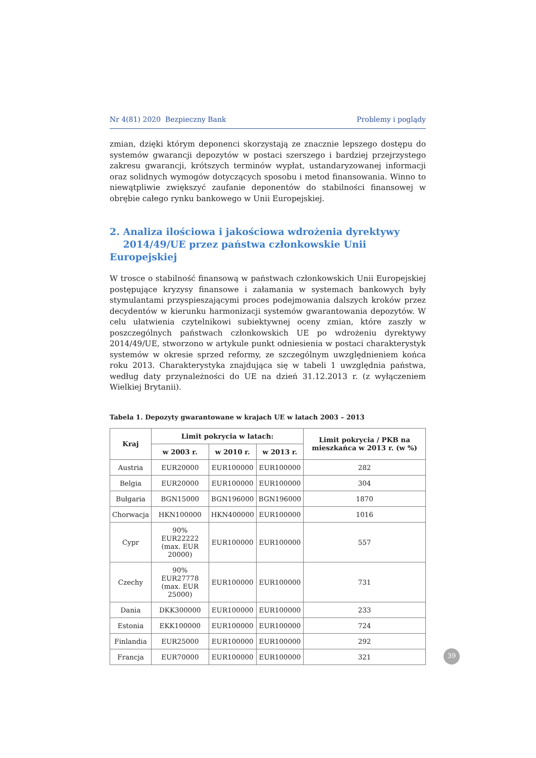Nr 4(81) 2020 Bezpieczny Bank Problemy i poglądy
zmian, dzięki którym deponenci skorzystają ze znacznie lepszego dostępu do systemów gwarancji depozytów w postaci szerszego i bardziej przejrzystego zakresu gwarancji, krótszych terminów wypłat, ustandaryzowanej informacji oraz solidnych wymogów dotyczących sposobu i metod finansowania. Winno to niewątpliwie zwiększyć zaufanie deponentów do stabilności finansowej w obrębie całego rynku bankowego w Unii Europejskiej.
2. Analiza ilościowa i jakościowa wdrożenia dyrektywy
2014/49/UE przez państwa członkowskie Unii Europejskiej
W trosce o stabilność finansową w państwach członkowskich Unii Europejskiej postępujące kryzysy finansowe i załamania w systemach bankowych były stymulantami przyspieszającymi proces podejmowania dalszych kroków przez decydentów w kierunku harmonizacji systemów gwarantowania depozytów. W celu ułatwienia czytelnikowi subiektywnej oceny zmian, które zaszły w poszczególnych państwach członkowskich UE po wdrożeniu dyrektywy 2014/49/UE, stworzono w artykule punkt odniesienia w postaci charakterystyk systemów w okresie sprzed reformy, ze szczególnym uwzględnieniem końca roku 2013. Charakterystyka znajdująca się w tabeli 1 uwzględnia państwa, według daty przynależności do UE na dzień 31.12.2013 r. (z wyłączeniem Wielkiej Brytanii).
Tabela 1. Depozyty gwarantowane w krajach UE w latach 2003 – 2013
| Kraj | Limit pokrycia w latach: | | | Limit pokrycia / PKB na mieszkańca w 2013 r. (w %) |
| --- | --- | --- | --- | --- |
| | w 2003 r. | w 2010 r. | w 2013 r. | |
| Austria | EUR20000 | EUR100000 | EUR100000 | 282 |
| Belgia | EUR20000 | EUR100000 | EUR100000 | 304 |
| Bułgaria | BGN15000 | BGN196000 | BGN196000 | 1870 |
| Chorwacja | HKN100000 | HKN400000 | EUR100000 | 1016 |
| Cypr | 90% EUR22222 (max. EUR 20000) | EUR100000 | EUR100000 | 557 |
| Czechy | 90% EUR27778 (max. EUR 25000) | EUR100000 | EUR100000 | 731 |
| Dania | DKK300000 | EUR100000 | EUR100000 | 233 |
| Estonia | EKK100000 | EUR100000 | EUR100000 | 724 |
| Finlandia | EUR25000 | EUR100000 | EUR100000 | 292 |
| Francja | EUR70000 | EUR100000 | EUR100000 | 321 |
39